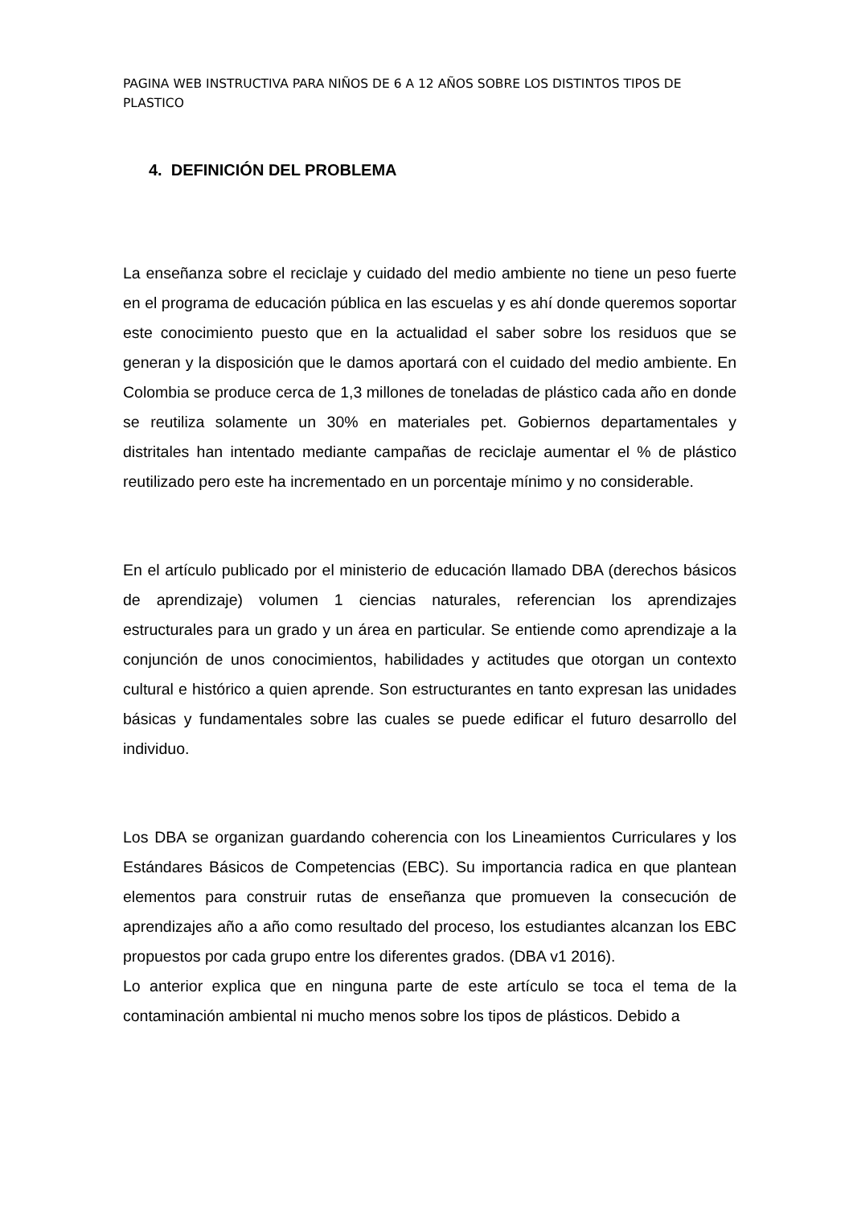PAGINA WEB INSTRUCTIVA PARA NIÑOS DE 6 A 12 AÑOS SOBRE LOS DISTINTOS TIPOS DE PLASTICO
4. DEFINICIÓN DEL PROBLEMA
La enseñanza sobre el reciclaje y cuidado del medio ambiente no tiene un peso fuerte en el programa de educación pública en las escuelas y es ahí donde queremos soportar este conocimiento puesto que en la actualidad el saber sobre los residuos que se generan y la disposición que le damos aportará con el cuidado del medio ambiente. En Colombia se produce cerca de 1,3 millones de toneladas de plástico cada año en donde se reutiliza solamente un 30% en materiales pet. Gobiernos departamentales y distritales han intentado mediante campañas de reciclaje aumentar el % de plástico reutilizado pero este ha incrementado en un porcentaje mínimo y no considerable.
En el artículo publicado por el ministerio de educación llamado DBA (derechos básicos de aprendizaje) volumen 1 ciencias naturales, referencian los aprendizajes estructurales para un grado y un área en particular. Se entiende como aprendizaje a la conjunción de unos conocimientos, habilidades y actitudes que otorgan un contexto cultural e histórico a quien aprende. Son estructurantes en tanto expresan las unidades básicas y fundamentales sobre las cuales se puede edificar el futuro desarrollo del individuo.
Los DBA se organizan guardando coherencia con los Lineamientos Curriculares y los Estándares Básicos de Competencias (EBC). Su importancia radica en que plantean elementos para construir rutas de enseñanza que promueven la consecución de aprendizajes año a año como resultado del proceso, los estudiantes alcanzan los EBC propuestos por cada grupo entre los diferentes grados. (DBA v1 2016).
Lo anterior explica que en ninguna parte de este artículo se toca el tema de la contaminación ambiental ni mucho menos sobre los tipos de plásticos. Debido a